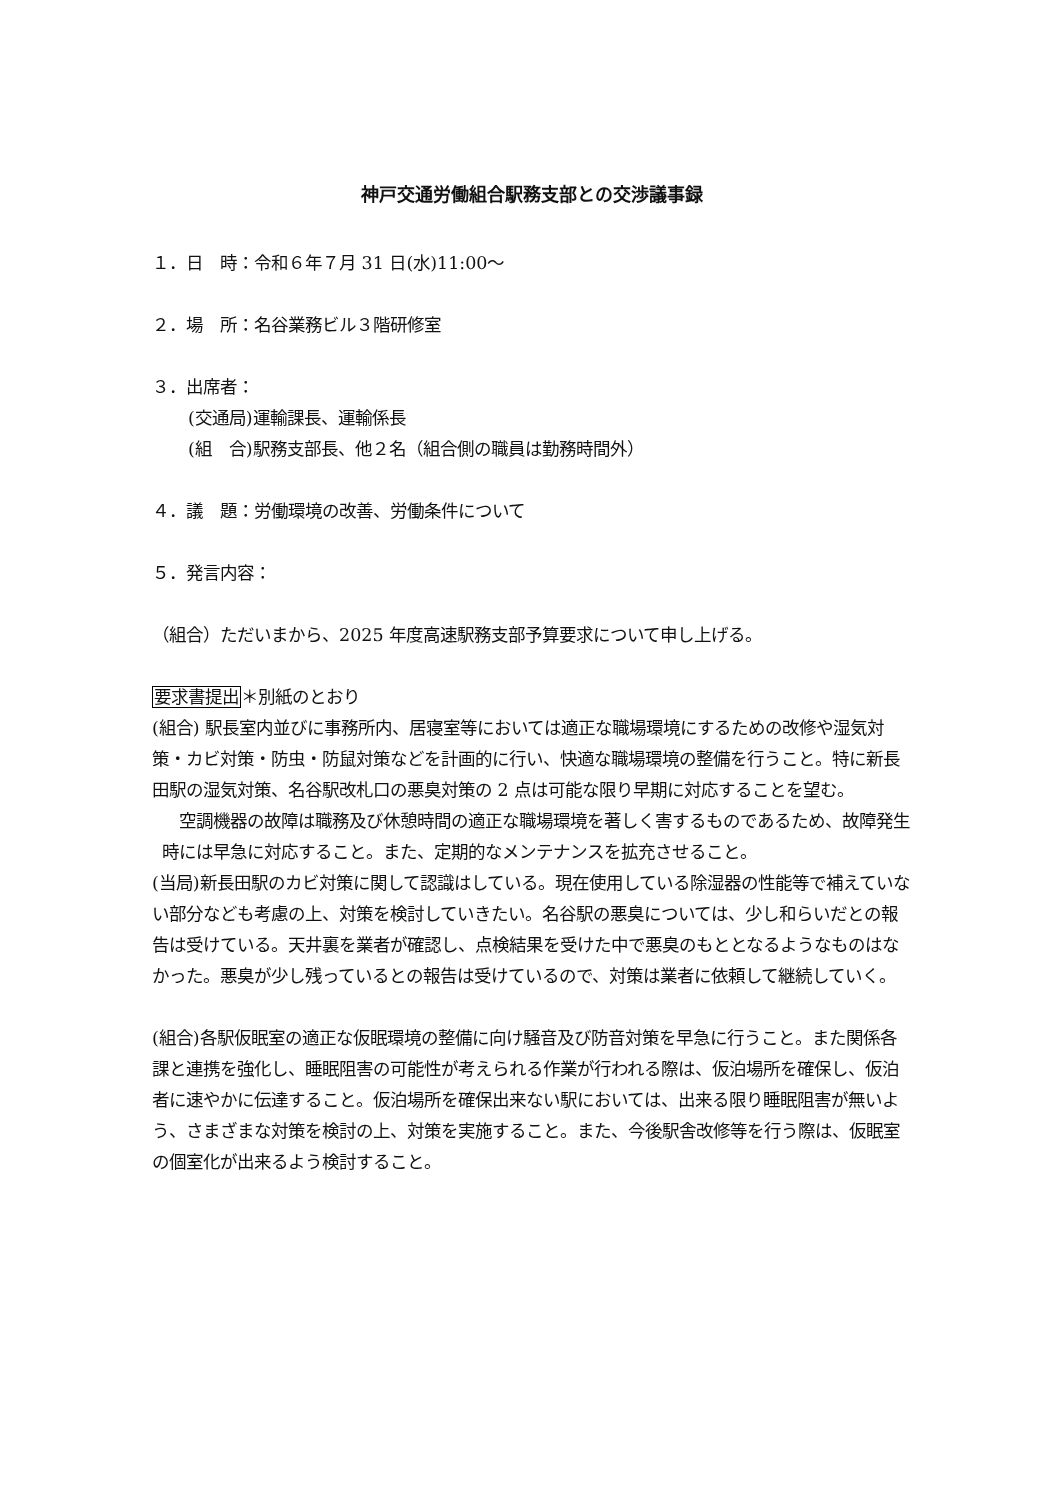神戸交通労働組合駅務支部との交渉議事録
１．日　時：令和６年７月 31 日(水)11:00～
２．場　所：名谷業務ビル３階研修室
３．出席者：
(交通局)運輸課長、運輸係長
(組　合)駅務支部長、他２名（組合側の職員は勤務時間外）
４．議　題：労働環境の改善、労働条件について
５．発言内容：
（組合）ただいまから、2025 年度高速駅務支部予算要求について申し上げる。
要求書提出＊別紙のとおり
(組合) 駅長室内並びに事務所内、居寝室等においては適正な職場環境にするための改修や湿気対策・カビ対策・防虫・防鼠対策などを計画的に行い、快適な職場環境の整備を行うこと。特に新長田駅の湿気対策、名谷駅改札口の悪臭対策の 2 点は可能な限り早期に対応することを望む。
　空調機器の故障は職務及び休憩時間の適正な職場環境を著しく害するものであるため、故障発生時には早急に対応すること。また、定期的なメンテナンスを拡充させること。
(当局)新長田駅のカビ対策に関して認識はしている。現在使用している除湿器の性能等で補えていない部分なども考慮の上、対策を検討していきたい。名谷駅の悪臭については、少し和らいだとの報告は受けている。天井裏を業者が確認し、点検結果を受けた中で悪臭のもととなるようなものはなかった。悪臭が少し残っているとの報告は受けているので、対策は業者に依頼して継続していく。
(組合)各駅仮眠室の適正な仮眠環境の整備に向け騒音及び防音対策を早急に行うこと。また関係各課と連携を強化し、睡眠阻害の可能性が考えられる作業が行われる際は、仮泊場所を確保し、仮泊者に速やかに伝達すること。仮泊場所を確保出来ない駅においては、出来る限り睡眠阻害が無いよう、さまざまな対策を検討の上、対策を実施すること。また、今後駅舎改修等を行う際は、仮眠室の個室化が出来るよう検討すること。